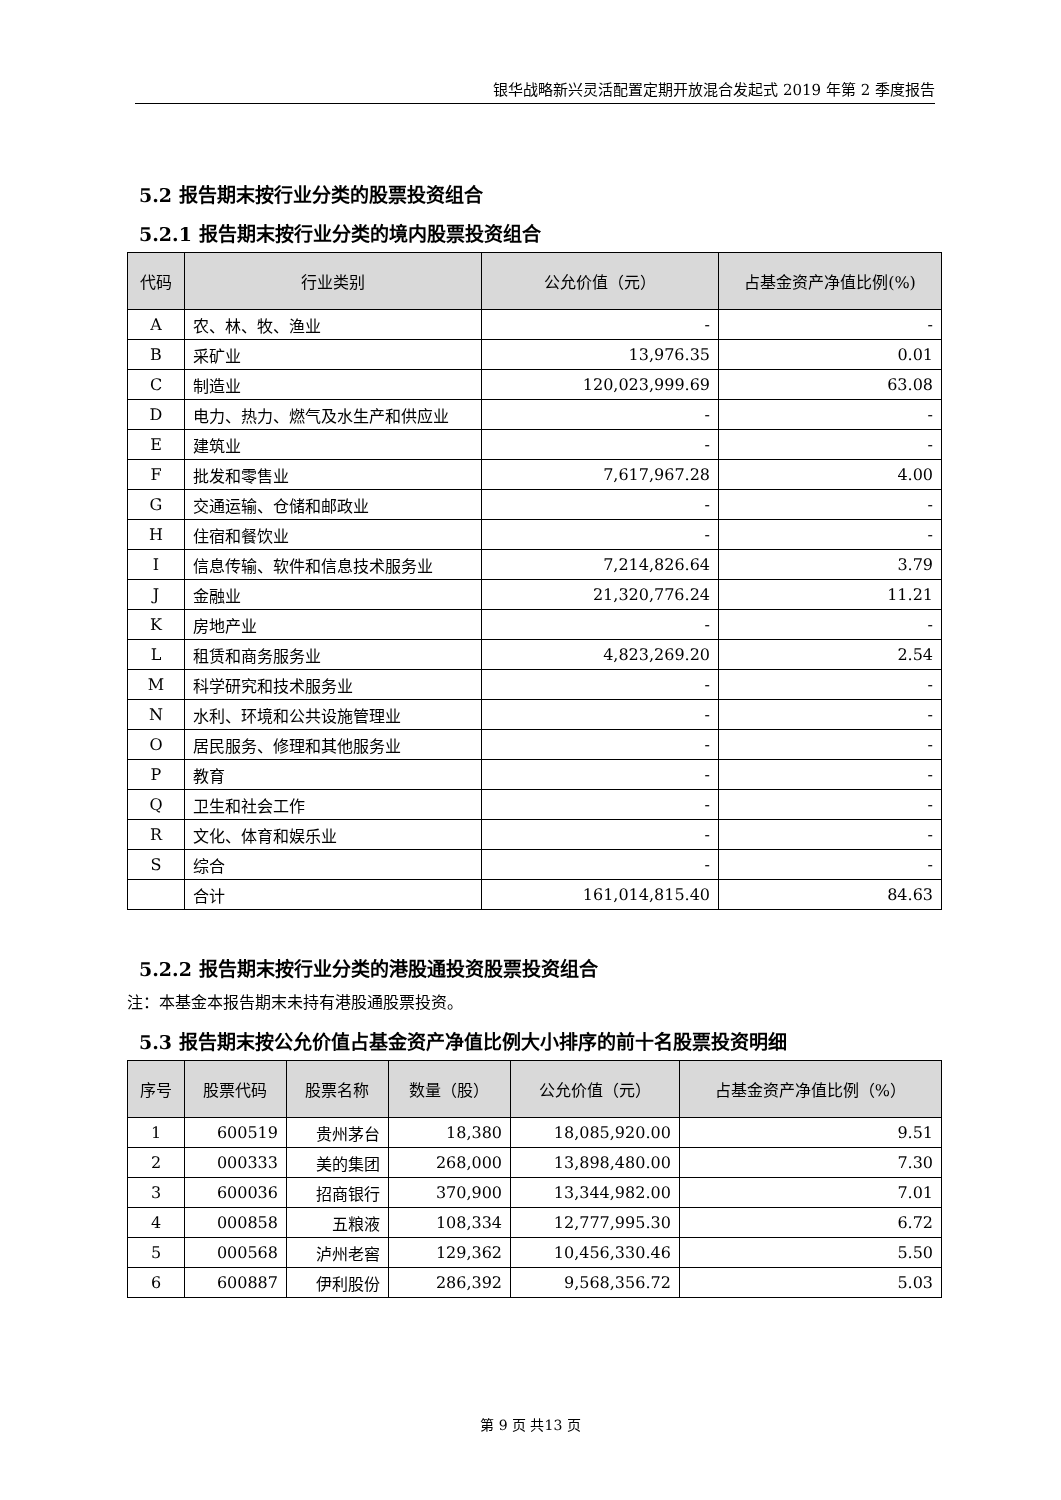银华战略新兴灵活配置定期开放混合发起式 2019 年第 2 季度报告
5.2 报告期末按行业分类的股票投资组合
5.2.1 报告期末按行业分类的境内股票投资组合
| 代码 | 行业类别 | 公允价值（元） | 占基金资产净值比例(%) |
| --- | --- | --- | --- |
| A | 农、林、牧、渔业 | - | - |
| B | 采矿业 | 13,976.35 | 0.01 |
| C | 制造业 | 120,023,999.69 | 63.08 |
| D | 电力、热力、燃气及水生产和供应业 | - | - |
| E | 建筑业 | - | - |
| F | 批发和零售业 | 7,617,967.28 | 4.00 |
| G | 交通运输、仓储和邮政业 | - | - |
| H | 住宿和餐饮业 | - | - |
| I | 信息传输、软件和信息技术服务业 | 7,214,826.64 | 3.79 |
| J | 金融业 | 21,320,776.24 | 11.21 |
| K | 房地产业 | - | - |
| L | 租赁和商务服务业 | 4,823,269.20 | 2.54 |
| M | 科学研究和技术服务业 | - | - |
| N | 水利、环境和公共设施管理业 | - | - |
| O | 居民服务、修理和其他服务业 | - | - |
| P | 教育 | - | - |
| Q | 卫生和社会工作 | - | - |
| R | 文化、体育和娱乐业 | - | - |
| S | 综合 | - | - |
| | 合计 | 161,014,815.40 | 84.63 |
5.2.2 报告期末按行业分类的港股通投资股票投资组合
注：本基金本报告期末未持有港股通股票投资。
5.3 报告期末按公允价值占基金资产净值比例大小排序的前十名股票投资明细
| 序号 | 股票代码 | 股票名称 | 数量（股） | 公允价值（元） | 占基金资产净值比例（%） |
| --- | --- | --- | --- | --- | --- |
| 1 | 600519 | 贵州茅台 | 18,380 | 18,085,920.00 | 9.51 |
| 2 | 000333 | 美的集团 | 268,000 | 13,898,480.00 | 7.30 |
| 3 | 600036 | 招商银行 | 370,900 | 13,344,982.00 | 7.01 |
| 4 | 000858 | 五粮液 | 108,334 | 12,777,995.30 | 6.72 |
| 5 | 000568 | 泸州老窖 | 129,362 | 10,456,330.46 | 5.50 |
| 6 | 600887 | 伊利股份 | 286,392 | 9,568,356.72 | 5.03 |
第 9 页 共13 页